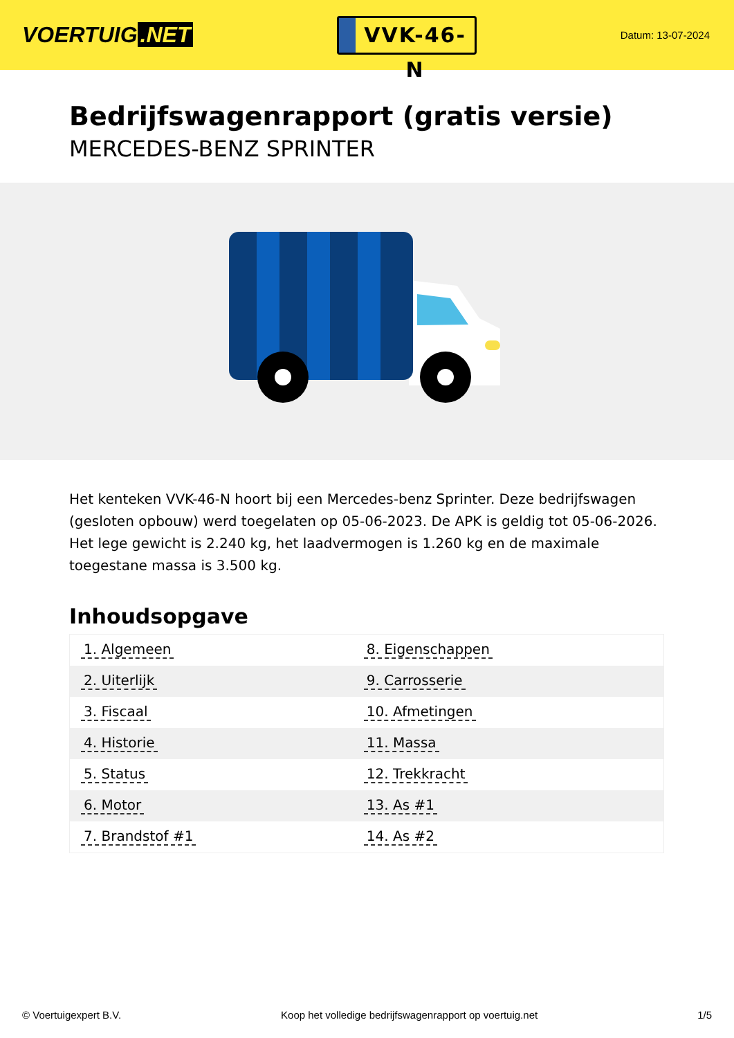VOERTUIG.NET
VVK-46-N
Datum: 13-07-2024
Bedrijfswagenrapport (gratis versie)
MERCEDES-BENZ SPRINTER
Het kenteken VVK-46-N hoort bij een Mercedes-benz Sprinter. Deze bedrijfswagen (gesloten opbouw) werd toegelaten op 05-06-2023. De APK is geldig tot 05-06-2026. Het lege gewicht is 2.240 kg, het laadvermogen is 1.260 kg en de maximale toegestane massa is 3.500 kg.
Inhoudsopgave
| 1. Algemeen | 8. Eigenschappen |
| 2. Uiterlijk | 9. Carrosserie |
| 3. Fiscaal | 10. Afmetingen |
| 4. Historie | 11. Massa |
| 5. Status | 12. Trekkracht |
| 6. Motor | 13. As #1 |
| 7. Brandstof #1 | 14. As #2 |
© Voertuigexpert B.V. Koop het volledige bedrijfswagenrapport op voertuig.net
1/5